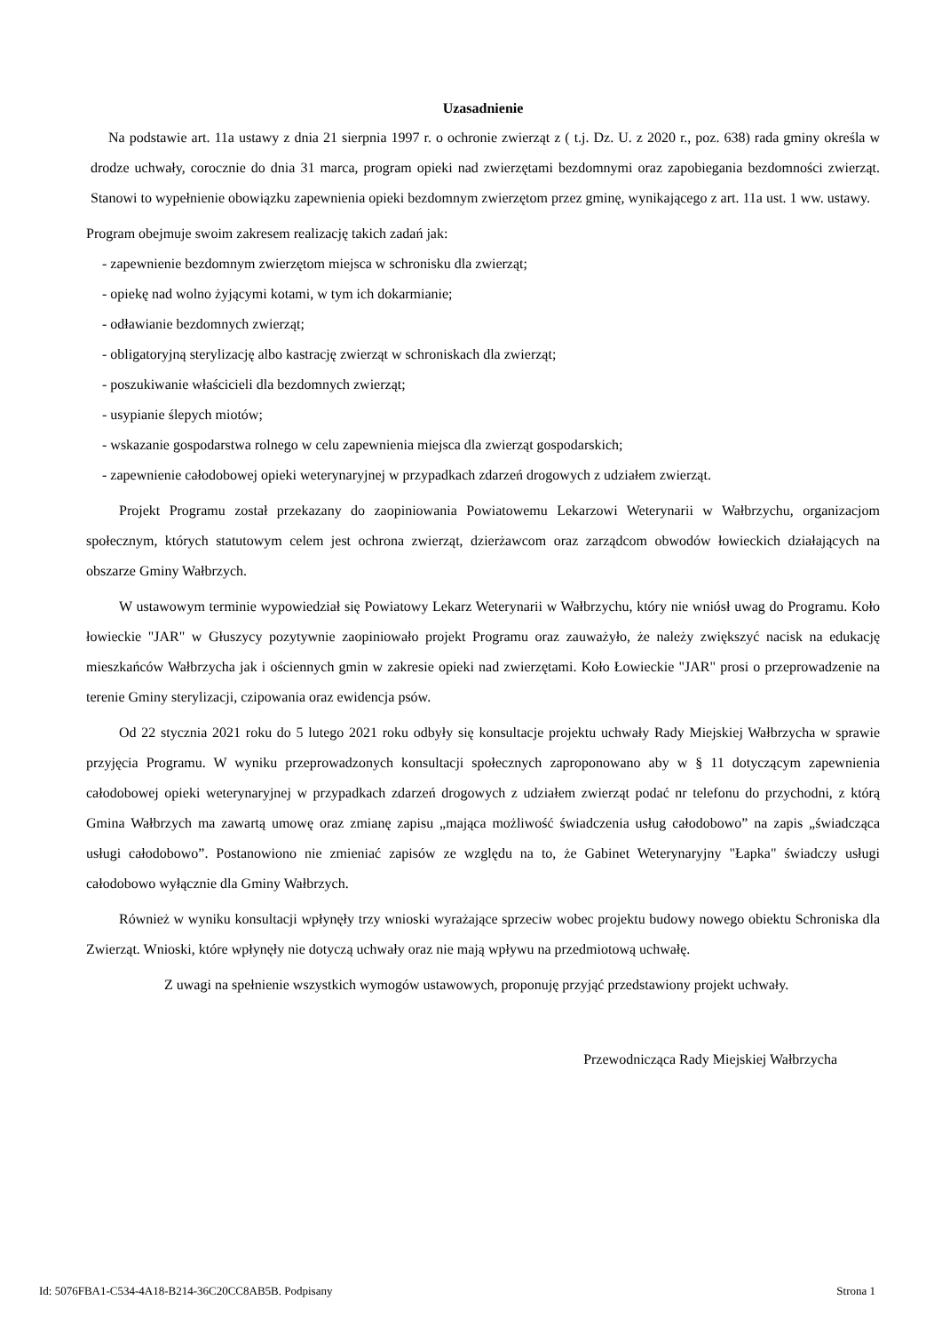Uzasadnienie
Na podstawie art. 11a ustawy z dnia 21 sierpnia 1997 r. o ochronie zwierząt z ( t.j. Dz. U. z 2020 r., poz. 638) rada gminy określa w drodze uchwały, corocznie do dnia 31 marca, program opieki nad zwierzętami bezdomnymi oraz zapobiegania bezdomności zwierząt. Stanowi to wypełnienie obowiązku zapewnienia opieki bezdomnym zwierzętom przez gminę, wynikającego z art. 11a ust. 1 ww. ustawy.
Program obejmuje swoim zakresem realizację takich zadań jak:
- zapewnienie bezdomnym zwierzętom miejsca w schronisku dla zwierząt;
- opiekę nad wolno żyjącymi kotami, w tym ich dokarmianie;
- odławianie bezdomnych zwierząt;
- obligatoryjną sterylizację albo kastrację zwierząt w schroniskach dla zwierząt;
- poszukiwanie właścicieli dla bezdomnych zwierząt;
- usypianie ślepych miotów;
- wskazanie gospodarstwa rolnego w celu zapewnienia miejsca dla zwierząt gospodarskich;
- zapewnienie całodobowej opieki weterynaryjnej w przypadkach zdarzeń drogowych z udziałem zwierząt.
Projekt Programu został przekazany do zaopiniowania Powiatowemu Lekarzowi Weterynarii w Wałbrzychu, organizacjom społecznym, których statutowym celem jest ochrona zwierząt, dzierżawcom oraz zarządcom obwodów łowieckich działających na obszarze Gminy Wałbrzych.
W ustawowym terminie wypowiedział się Powiatowy Lekarz Weterynarii w Wałbrzychu, który nie wniósł uwag do Programu. Koło łowieckie "JAR" w Głuszycy pozytywnie zaopiniowało projekt Programu oraz zauważyło, że należy zwiększyć nacisk na edukację mieszkańców Wałbrzycha jak i ościennych gmin w zakresie opieki nad zwierzętami. Koło Łowieckie "JAR" prosi o przeprowadzenie na terenie Gminy sterylizacji, czipowania oraz ewidencja psów.
Od 22 stycznia 2021 roku do 5 lutego 2021 roku odbyły się konsultacje projektu uchwały Rady Miejskiej Wałbrzycha w sprawie przyjęcia Programu. W wyniku przeprowadzonych konsultacji społecznych zaproponowano aby w § 11 dotyczącym zapewnienia całodobowej opieki weterynaryjnej w przypadkach zdarzeń drogowych z udziałem zwierząt podać nr telefonu do przychodni, z którą Gmina Wałbrzych ma zawartą umowę oraz zmianę zapisu „mająca możliwość świadczenia usług całodobowo” na zapis „świadcząca usługi całodobowo”. Postanowiono nie zmieniać zapisów ze względu na to, że Gabinet Weterynaryjny "Łapka" świadczy usługi całodobowo wyłącznie dla Gminy Wałbrzych.
Również w wyniku konsultacji wpłynęły trzy wnioski wyrażające sprzeciw wobec projektu budowy nowego obiektu Schroniska dla Zwierząt. Wnioski, które wpłynęły nie dotyczą uchwały oraz nie mają wpływu na przedmiotową uchwałę.
Z uwagi na spełnienie wszystkich wymogów ustawowych, proponuję przyjąć przedstawiony projekt uchwały.
Przewodnicząca Rady Miejskiej Wałbrzycha
Id: 5076FBA1-C534-4A18-B214-36C20CC8AB5B. Podpisany Strona 1